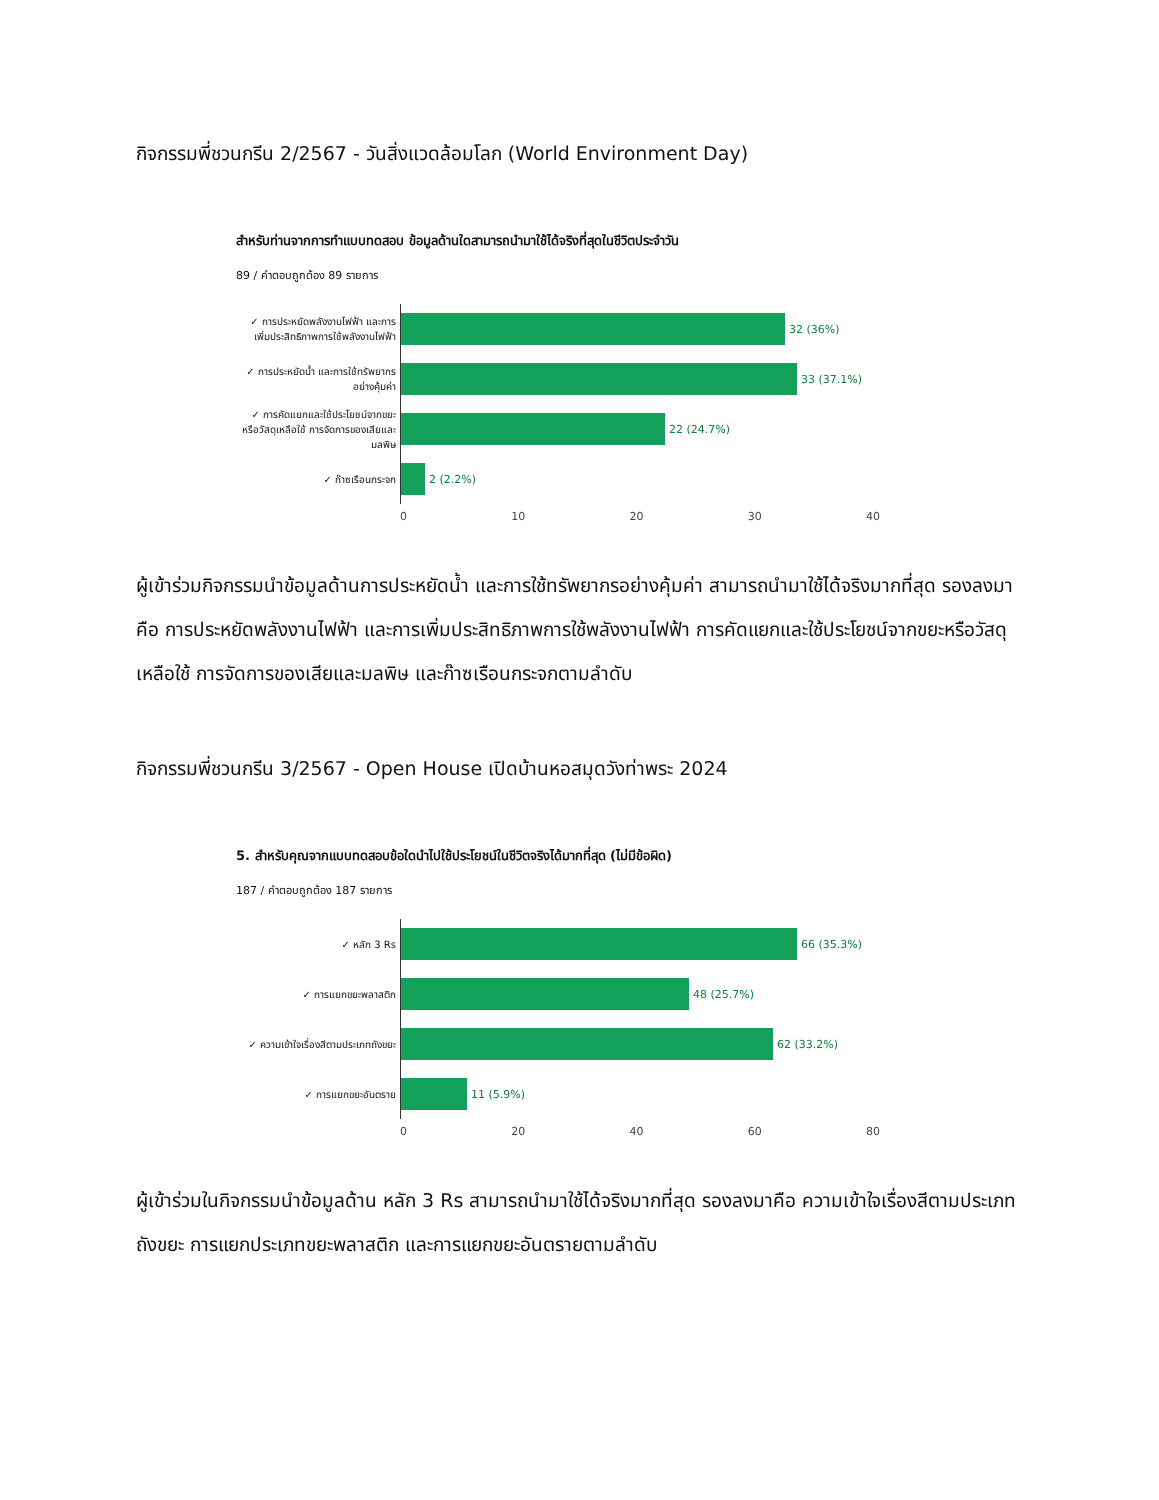กิจกรรมพี่ชวนกรีน 2/2567 - วันสิ่งแวดล้อมโลก (World Environment Day)
สำหรับท่านจากการทำแบบทดสอบ ข้อมูลด้านใดสามารถนำมาใช้ได้จริงที่สุดในชีวิตประจำวัน
89 / คำตอบถูกต้อง 89 รายการ
✓ การประหยัดพลังงานไฟฟ้า และการเพิ่มประสิทธิภาพการใช้พลังงานไฟฟ้า
32 (36%)
✓ การประหยัดน้ำ และการใช้ทรัพยากรอย่างคุ้มค่า
33 (37.1%)
✓ การคัดแยกและใช้ประโยชน์จากขยะหรือวัสดุเหลือใช้ การจัดการของเสียและมลพิษ
22 (24.7%)
✓ ก๊าซเรือนกระจก
2 (2.2%)
0 10 20 30 40
ผู้เข้าร่วมกิจกรรมนำข้อมูลด้านการประหยัดน้ำ และการใช้ทรัพยากรอย่างคุ้มค่า สามารถนำมาใช้ได้จริงมากที่สุด รองลงมาคือ การประหยัดพลังงานไฟฟ้า และการเพิ่มประสิทธิภาพการใช้พลังงานไฟฟ้า การคัดแยกและใช้ประโยชน์จากขยะหรือวัสดุเหลือใช้ การจัดการของเสียและมลพิษ และก๊าซเรือนกระจกตามลำดับ
กิจกรรมพี่ชวนกรีน 3/2567 - Open House เปิดบ้านหอสมุดวังท่าพระ 2024
5. สำหรับคุณจากแบบทดสอบข้อใดนำไปใช้ประโยชน์ในชีวิตจริงได้มากที่สุด (ไม่มีข้อผิด)
187 / คำตอบถูกต้อง 187 รายการ
✓ หลัก 3 Rs
66 (35.3%)
✓ การแยกขยะพลาสติก
48 (25.7%)
✓ ความเข้าใจเรื่องสีตามประเภทถังขยะ
62 (33.2%)
✓ การแยกขยะอันตราย
11 (5.9%)
0 20 40 60 80
ผู้เข้าร่วมในกิจกรรมนำข้อมูลด้าน หลัก 3 Rs สามารถนำมาใช้ได้จริงมากที่สุด รองลงมาคือ ความเข้าใจเรื่องสีตามประเภทถังขยะ การแยกประเภทขยะพลาสติก และการแยกขยะอันตรายตามลำดับ